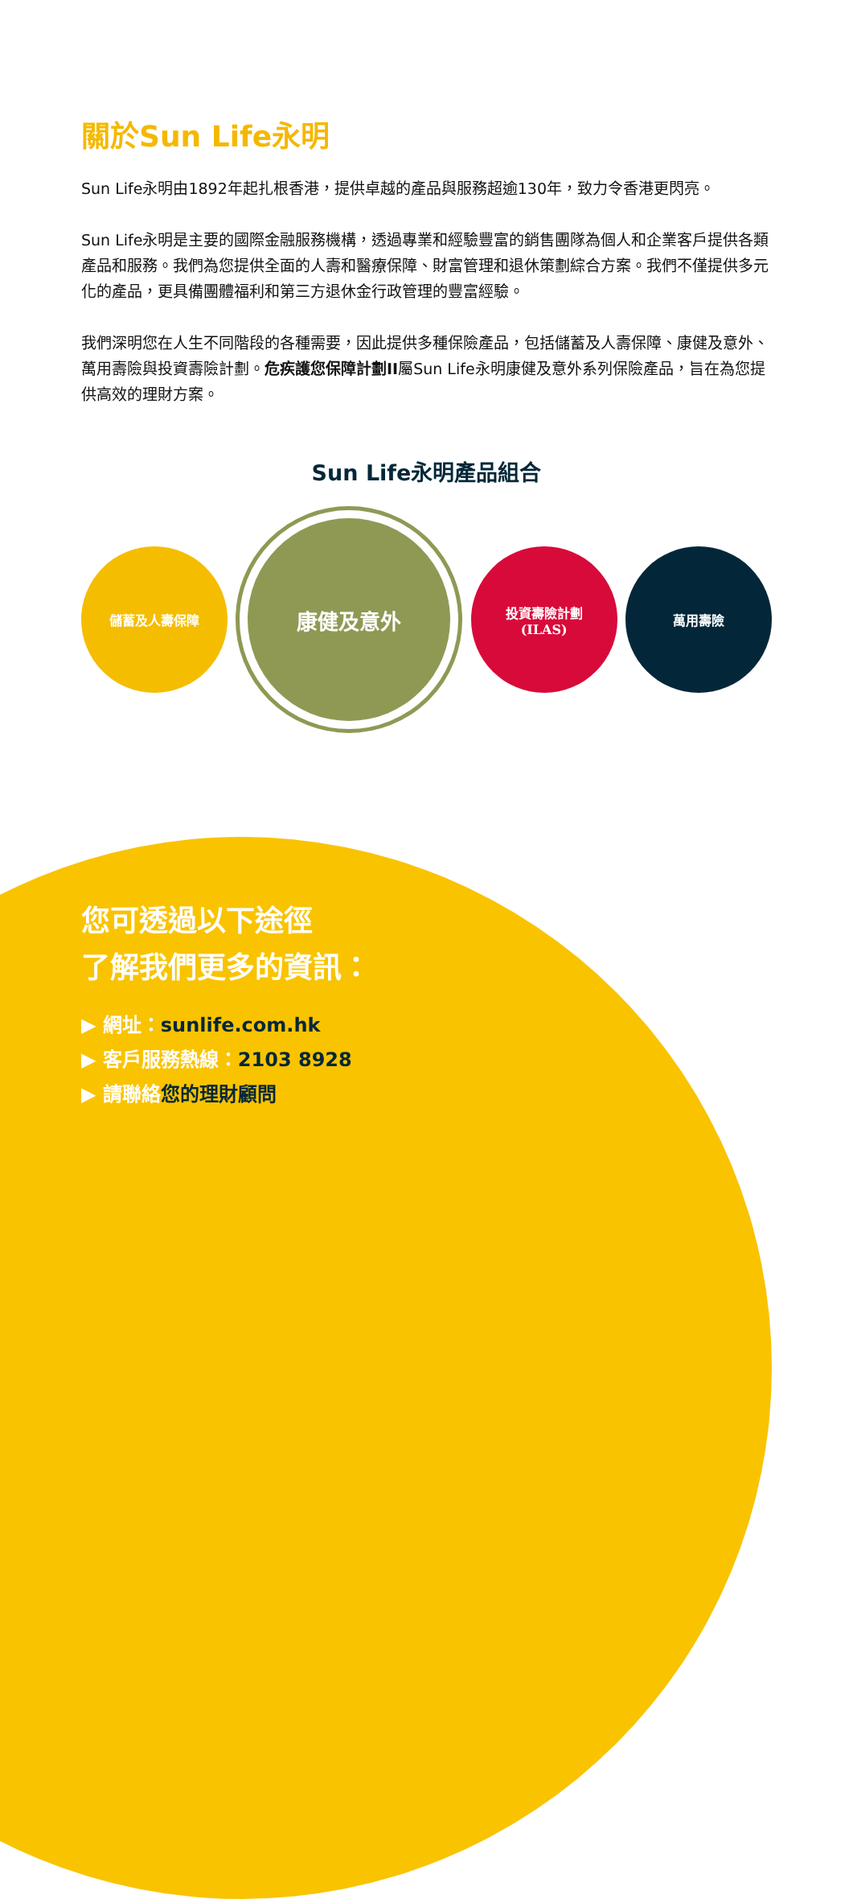關於Sun Life永明
Sun Life永明由1892年起扎根香港，提供卓越的產品與服務超逾130年，致力令香港更閃亮。
Sun Life永明是主要的國際金融服務機構，透過專業和經驗豐富的銷售團隊為個人和企業客戶提供各類產品和服務。我們為您提供全面的人壽和醫療保障、財富管理和退休策劃綜合方案。我們不僅提供多元化的產品，更具備團體福利和第三方退休金行政管理的豐富經驗。
我們深明您在人生不同階段的各種需要，因此提供多種保險產品，包括儲蓄及人壽保障、康健及意外、萬用壽險與投資壽險計劃。危疾護您保障計劃II屬Sun Life永明康健及意外系列保險產品，旨在為您提供高效的理財方案。
Sun Life永明產品組合
儲蓄及人壽保障
康健及意外
投資壽險計劃
(ILAS)
萬用壽險
您可透過以下途徑
了解我們更多的資訊：
▶ 網址：sunlife.com.hk
▶ 客戶服務熱線：2103 8928
▶ 請聯絡您的理財顧問